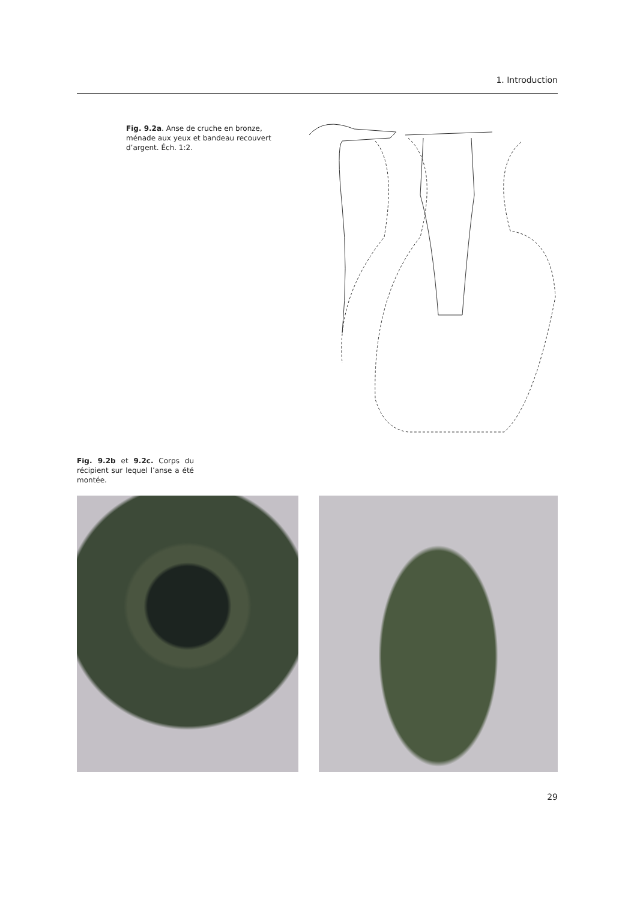1. Introduction
Fig. 9.2a. Anse de cruche en bronze, ménade aux yeux et bandeau recouvert d’argent. Éch. 1:2.
Fig. 9.2b et 9.2c. Corps du récipient sur lequel l’anse a été montée.
29